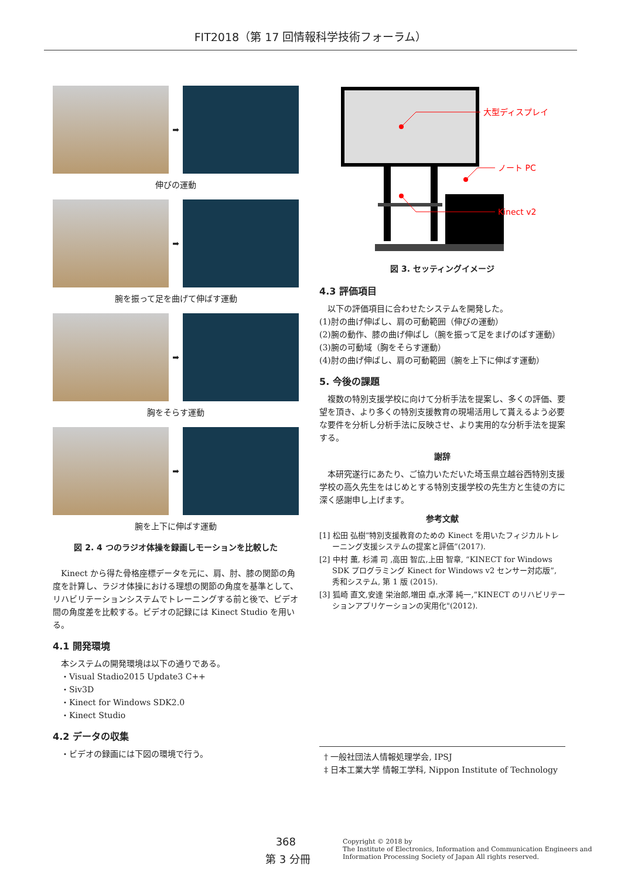FIT2018（第 17 回情報科学技術フォーラム）
➡
伸びの運動
➡
腕を振って足を曲げて伸ばす運動
➡
胸をそらす運動
➡
腕を上下に伸ばす運動
図 2. 4 つのラジオ体操を録画しモーションを比較した
Kinect から得た骨格座標データを元に、肩、肘、膝の関節の角度を計算し、ラジオ体操における理想の関節の角度を基準として、リハビリテーションシステムでトレーニングする前と後で、ビデオ間の角度差を比較する。ビデオの記録には Kinect Studio を用いる。
4.1 開発環境
本システムの開発環境は以下の通りである。
・Visual Stadio2015 Update3 C++
・Siv3D
・Kinect for Windows SDK2.0
・Kinect Studio
4.2 データの収集
・ビデオの録画には下図の環境で行う。
大型ディスプレイ
ノート PC
Kinect v2
図 3. セッティングイメージ
4.3 評価項目
以下の評価項目に合わせたシステムを開発した。
(1)肘の曲げ伸ばし、肩の可動範囲（伸びの運動）
(2)腕の動作、膝の曲げ伸ばし（腕を振って足をまげのばす運動）
(3)腕の可動域（胸をそらす運動）
(4)肘の曲げ伸ばし、肩の可動範囲（腕を上下に伸ばす運動）
5. 今後の課題
複数の特別支援学校に向けて分析手法を提案し、多くの評価、要望を頂き、より多くの特別支援教育の現場活用して貰えるよう必要な要件を分析し分析手法に反映させ、より実用的な分析手法を提案する。
謝辞
本研究遂行にあたり、ご協力いただいた埼玉県立越谷西特別支援学校の高久先生をはじめとする特別支援学校の先生方と生徒の方に深く感謝申し上げます。
参考文献
[1] 松田 弘樹“特別支援教育のための Kinect を用いたフィジカルトレーニング支援システムの提案と評価”(2017).
[2] 中村 薫, 杉浦 司 ,高田 智広,上田 智章, “KINECT for Windows SDK プログラミング Kinect for Windows v2 センサー対応版”, 秀和システム, 第 1 版 (2015).
[3] 狐崎 直文,安達 栄治郎,増田 卓,水澤 純一,”KINECT のリハビリテーションアプリケーションの実用化"(2012).
† 一般社団法人情報処理学会, IPSJ
‡ 日本工業大学 情報工学科, Nippon Institute of Technology
368
第 3 分冊
Copyright © 2018 by
The Institute of Electronics, Information and Communication Engineers and
Information Processing Society of Japan All rights reserved.